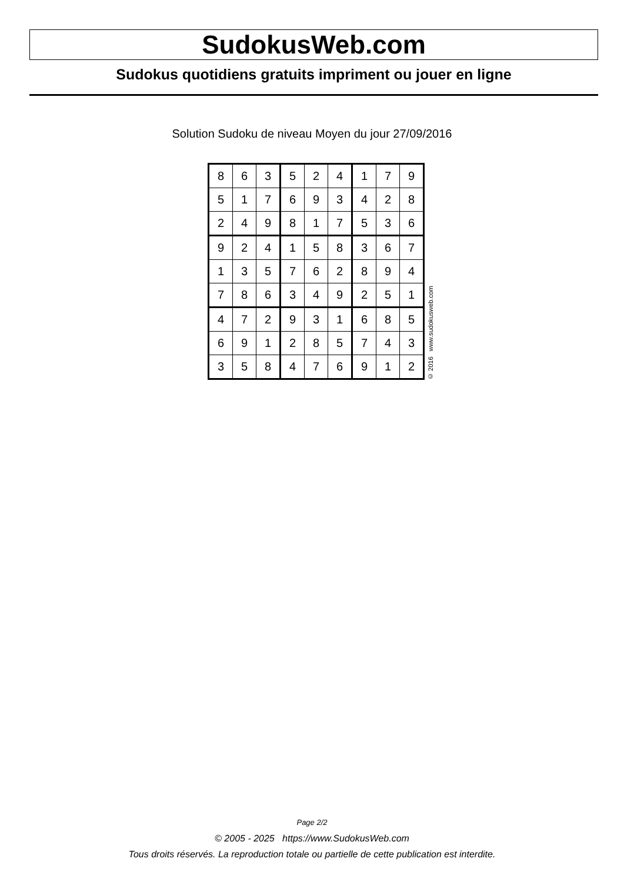SudokusWeb.com
Sudokus quotidiens gratuits impriment ou jouer en ligne
Solution Sudoku de niveau Moyen du jour 27/09/2016
| 8 | 6 | 3 | 5 | 2 | 4 | 1 | 7 | 9 |
| 5 | 1 | 7 | 6 | 9 | 3 | 4 | 2 | 8 |
| 2 | 4 | 9 | 8 | 1 | 7 | 5 | 3 | 6 |
| 9 | 2 | 4 | 1 | 5 | 8 | 3 | 6 | 7 |
| 1 | 3 | 5 | 7 | 6 | 2 | 8 | 9 | 4 |
| 7 | 8 | 6 | 3 | 4 | 9 | 2 | 5 | 1 |
| 4 | 7 | 2 | 9 | 3 | 1 | 6 | 8 | 5 |
| 6 | 9 | 1 | 2 | 8 | 5 | 7 | 4 | 3 |
| 3 | 5 | 8 | 4 | 7 | 6 | 9 | 1 | 2 |
© 2016 www.sudokusweb.com
Page 2/2
© 2005 - 2025 https://www.SudokusWeb.com
Tous droits réservés. La reproduction totale ou partielle de cette publication est interdite.